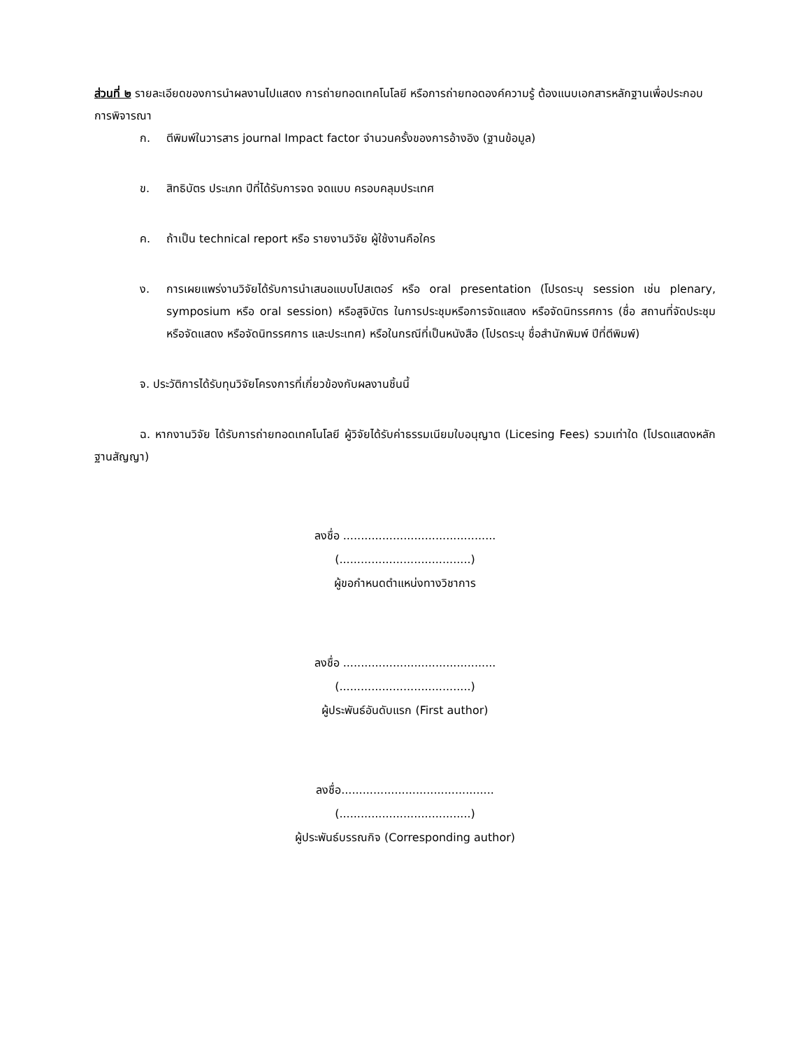ส่วนที่ ๒ รายละเอียดของการนำผลงานไปแสดง การถ่ายทอดเทคโนโลยี หรือการถ่ายทอดองค์ความรู้ ต้องแนบเอกสารหลักฐานเพื่อประกอบการพิจารณา
ก. ตีพิมพ์ในวารสาร journal Impact factor จำนวนครั้งของการอ้างอิง (ฐานข้อมูล)
ข. สิทธิบัตร ประเภท ปีที่ได้รับการจด จดแบบ ครอบคลุมประเทศ
ค. ถ้าเป็น technical report หรือ รายงานวิจัย ผู้ใช้งานคือใคร
ง. การเผยแพร่งานวิจัยได้รับการนำเสนอแบบโปสเตอร์ หรือ oral presentation (โปรดระบุ session เช่น plenary, symposium หรือ oral session) หรือสูจิบัตร ในการประชุมหรือการจัดแสดง หรือจัดนิทรรศการ (ชื่อ สถานที่จัดประชุม หรือจัดแสดง หรือจัดนิทรรศการ และประเทศ) หรือในกรณีที่เป็นหนังสือ (โปรดระบุ ชื่อสำนักพิมพ์ ปีที่ตีพิมพ์)
จ. ประวัติการได้รับทุนวิจัยโครงการที่เกี่ยวข้องกับผลงานชิ้นนี้
ฉ. หากงานวิจัย ได้รับการถ่ายทอดเทคโนโลยี ผู้วิจัยได้รับค่าธรรมเนียมใบอนุญาต (Licesing Fees) รวมเท่าใด (โปรดแสดงหลักฐานสัญญา)
ลงชื่อ ...........................................
(.....................................)
ผู้ขอกำหนดตำแหน่งทางวิชาการ
ลงชื่อ ...........................................
(.....................................)
ผู้ประพันธ์อันดับแรก (First author)
ลงชื่อ...........................................
(.....................................)
ผู้ประพันธ์บรรณกิจ (Corresponding author)